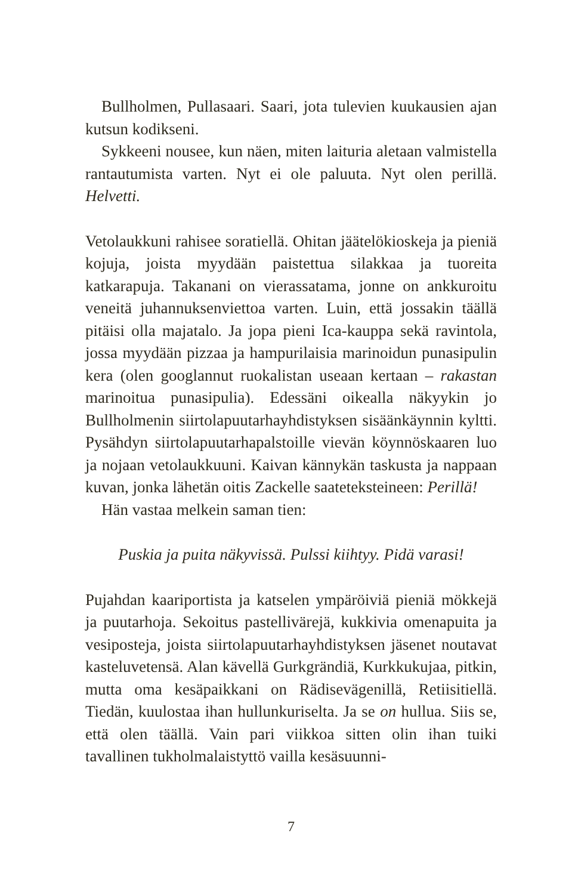Bullholmen, Pullasaari. Saari, jota tulevien kuukausien ajan kutsun kodikseni.
Sykkeeni nousee, kun näen, miten laituria aletaan valmistella rantautumista varten. Nyt ei ole paluuta. Nyt olen perillä. Helvetti.
Vetolaukkuni rahisee soratiellä. Ohitan jäätelökioskeja ja pieniä kojuja, joista myydään paistettua silakkaa ja tuoreita katkarapuja. Takanani on vierassatama, jonne on ankkuroitu veneitä juhannuksenviettoa varten. Luin, että jossakin täällä pitäisi olla majatalo. Ja jopa pieni Ica-kauppa sekä ravintola, jossa myydään pizzaa ja hampurilaisia marinoidun punasipulin kera (olen googlannut ruokalistan useaan kertaan – rakastan marinoitua punasipulia). Edessäni oikealla näkyykin jo Bullholmenin siirtolapuutarhayhdistyksen sisäänkäynnin kyltti. Pysähdyn siirtolapuutarhapalstoille vievän köynnöskaaren luo ja nojaan vetolaukkuuni. Kaivan kännykän taskusta ja nappaan kuvan, jonka lähetän oitis Zackelle saateteksteineen: Perillä!
Hän vastaa melkein saman tien:
Puskia ja puita näkyvissä. Pulssi kiihtyy. Pidä varasi!
Pujahdan kaariportista ja katselen ympäröiviä pieniä mökkejä ja puutarhoja. Sekoitus pastellivärejä, kukkivia omenapuita ja vesiposteja, joista siirtolapuutarhayhdistyksen jäsenet noutavat kasteluvetensä. Alan kävellä Gurkgrändiä, Kurkkukujaa, pitkin, mutta oma kesäpaikkani on Rädisevägenillä, Retiisitiellä. Tiedän, kuulostaa ihan hullunkuriselta. Ja se on hullua. Siis se, että olen täällä. Vain pari viikkoa sitten olin ihan tuiki tavallinen tukholmalaistyttö vailla kesäsuunni-
7